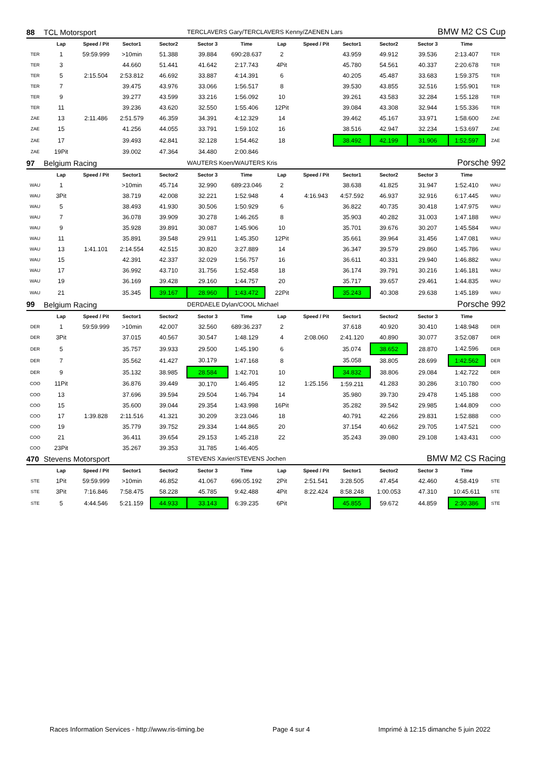| 88 | TCL Motorsport | | | | TERCLAVERS Gary/TERCLAVERS Kenny/ZAENEN Lars | | | | | | BMW M2 CS Cup | | |
| | Lap | Speed / Pit | Sector1 | Sector2 | Sector 3 | Time | Lap | Speed / Pit | Sector1 | Sector2 | Sector 3 | Time | |
| TER | 1 | 59:59.999 | >10min | 51.388 | 39.884 | 690:28.637 | 2 | | 43.959 | 49.912 | 39.536 | 2:13.407 | TER |
| TER | 3 | | 44.660 | 51.441 | 41.642 | 2:17.743 | 4Pit | | 45.780 | 54.561 | 40.337 | 2:20.678 | TER |
| TER | 5 | 2:15.504 | 2:53.812 | 46.692 | 33.887 | 4:14.391 | 6 | | 40.205 | 45.487 | 33.683 | 1:59.375 | TER |
| TER | 7 | | 39.475 | 43.976 | 33.066 | 1:56.517 | 8 | | 39.530 | 43.855 | 32.516 | 1:55.901 | TER |
| TER | 9 | | 39.277 | 43.599 | 33.216 | 1:56.092 | 10 | | 39.261 | 43.583 | 32.284 | 1:55.128 | TER |
| TER | 11 | | 39.236 | 43.620 | 32.550 | 1:55.406 | 12Pit | | 39.084 | 43.308 | 32.944 | 1:55.336 | TER |
| ZAE | 13 | 2:11.486 | 2:51.579 | 46.359 | 34.391 | 4:12.329 | 14 | | 39.462 | 45.167 | 33.971 | 1:58.600 | ZAE |
| ZAE | 15 | | 41.256 | 44.055 | 33.791 | 1:59.102 | 16 | | 38.516 | 42.947 | 32.234 | 1:53.697 | ZAE |
| ZAE | 17 | | 39.493 | 42.841 | 32.128 | 1:54.462 | 18 | | 38.492 | 42.199 | 31.906 | 1:52.597 | ZAE |
| ZAE | 19Pit | | 39.002 | 47.364 | 34.480 | 2:00.846 | | | | | | | |
| 97 | Belgium Racing | | | | WAUTERS Koen/WAUTERS Kris | | | | | | Porsche 992 | | |
| | Lap | Speed / Pit | Sector1 | Sector2 | Sector 3 | Time | Lap | Speed / Pit | Sector1 | Sector2 | Sector 3 | Time | |
| WAU | 1 | | >10min | 45.714 | 32.990 | 689:23.046 | 2 | | 38.638 | 41.825 | 31.947 | 1:52.410 | WAU |
| WAU | 3Pit | | 38.719 | 42.008 | 32.221 | 1:52.948 | 4 | 4:16.943 | 4:57.592 | 46.937 | 32.916 | 6:17.445 | WAU |
| WAU | 5 | | 38.493 | 41.930 | 30.506 | 1:50.929 | 6 | | 36.822 | 40.735 | 30.418 | 1:47.975 | WAU |
| WAU | 7 | | 36.078 | 39.909 | 30.278 | 1:46.265 | 8 | | 35.903 | 40.282 | 31.003 | 1:47.188 | WAU |
| WAU | 9 | | 35.928 | 39.891 | 30.087 | 1:45.906 | 10 | | 35.701 | 39.676 | 30.207 | 1:45.584 | WAU |
| WAU | 11 | | 35.891 | 39.548 | 29.911 | 1:45.350 | 12Pit | | 35.661 | 39.964 | 31.456 | 1:47.081 | WAU |
| WAU | 13 | 1:41.101 | 2:14.554 | 42.515 | 30.820 | 3:27.889 | 14 | | 36.347 | 39.579 | 29.860 | 1:45.786 | WAU |
| WAU | 15 | | 42.391 | 42.337 | 32.029 | 1:56.757 | 16 | | 36.611 | 40.331 | 29.940 | 1:46.882 | WAU |
| WAU | 17 | | 36.992 | 43.710 | 31.756 | 1:52.458 | 18 | | 36.174 | 39.791 | 30.216 | 1:46.181 | WAU |
| WAU | 19 | | 36.169 | 39.428 | 29.160 | 1:44.757 | 20 | | 35.717 | 39.657 | 29.461 | 1:44.835 | WAU |
| WAU | 21 | | 35.345 | 39.167 | 28.960 | 1:43.472 | 22Pit | | 35.243 | 40.308 | 29.638 | 1:45.189 | WAU |
| 99 | Belgium Racing | | | | DERDAELE Dylan/COOL Michael | | | | | | Porsche 992 | | |
| | Lap | Speed / Pit | Sector1 | Sector2 | Sector 3 | Time | Lap | Speed / Pit | Sector1 | Sector2 | Sector 3 | Time | |
| DER | 1 | 59:59.999 | >10min | 42.007 | 32.560 | 689:36.237 | 2 | | 37.618 | 40.920 | 30.410 | 1:48.948 | DER |
| DER | 3Pit | | 37.015 | 40.567 | 30.547 | 1:48.129 | 4 | 2:08.060 | 2:41.120 | 40.890 | 30.077 | 3:52.087 | DER |
| DER | 5 | | 35.757 | 39.933 | 29.500 | 1:45.190 | 6 | | 35.074 | 38.652 | 28.870 | 1:42.596 | DER |
| DER | 7 | | 35.562 | 41.427 | 30.179 | 1:47.168 | 8 | | 35.058 | 38.805 | 28.699 | 1:42.562 | DER |
| DER | 9 | | 35.132 | 38.985 | 28.584 | 1:42.701 | 10 | | 34.832 | 38.806 | 29.084 | 1:42.722 | DER |
| COO | 11Pit | | 36.876 | 39.449 | 30.170 | 1:46.495 | 12 | 1:25.156 | 1:59.211 | 41.283 | 30.286 | 3:10.780 | COO |
| COO | 13 | | 37.696 | 39.594 | 29.504 | 1:46.794 | 14 | | 35.980 | 39.730 | 29.478 | 1:45.188 | COO |
| COO | 15 | | 35.600 | 39.044 | 29.354 | 1:43.998 | 16Pit | | 35.282 | 39.542 | 29.985 | 1:44.809 | COO |
| COO | 17 | 1:39.828 | 2:11.516 | 41.321 | 30.209 | 3:23.046 | 18 | | 40.791 | 42.266 | 29.831 | 1:52.888 | COO |
| COO | 19 | | 35.779 | 39.752 | 29.334 | 1:44.865 | 20 | | 37.154 | 40.662 | 29.705 | 1:47.521 | COO |
| COO | 21 | | 36.411 | 39.654 | 29.153 | 1:45.218 | 22 | | 35.243 | 39.080 | 29.108 | 1:43.431 | COO |
| COO | 23Pit | | 35.267 | 39.353 | 31.785 | 1:46.405 | | | | | | | |
| 470 | Stevens Motorsport | | | | STEVENS Xavier/STEVENS Jochen | | | | | | BMW M2 CS Racing | | |
| | Lap | Speed / Pit | Sector1 | Sector2 | Sector 3 | Time | Lap | Speed / Pit | Sector1 | Sector2 | Sector 3 | Time | |
| STE | 1Pit | 59:59.999 | >10min | 46.852 | 41.067 | 696:05.192 | 2Pit | 2:51.541 | 3:28.505 | 47.454 | 42.460 | 4:58.419 | STE |
| STE | 3Pit | 7:16.846 | 7:58.475 | 58.228 | 45.785 | 9:42.488 | 4Pit | 8:22.424 | 8:58.248 | 1:00.053 | 47.310 | 10:45.611 | STE |
| STE | 5 | 4:44.546 | 5:21.159 | 44.933 | 33.143 | 6:39.235 | 6Pit | | 45.855 | 59.672 | 44.859 | 2:30.386 | STE |
Races Information Services - http://www.ris-timing.be Page 4 sur 4 Imprimé à 12:15 dimanche 5 juin 2022